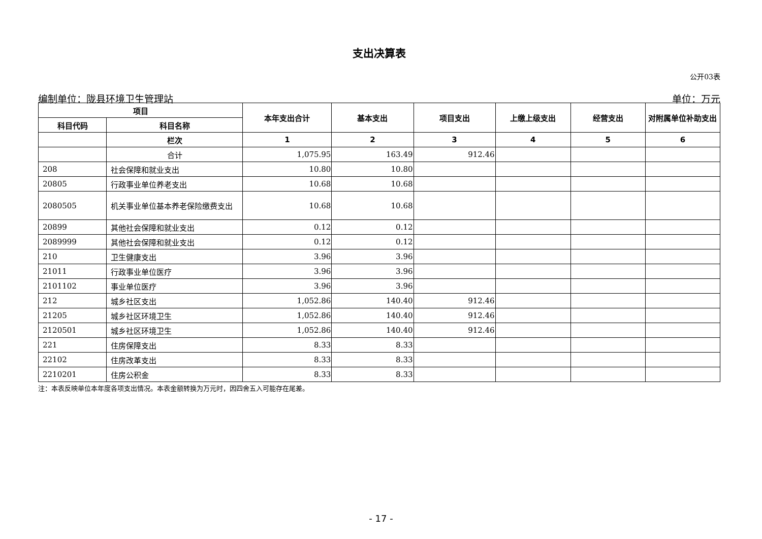支出决算表
公开03表
编制单位：陇县环境卫生管理站 单位：万元
| 项目 | | 本年支出合计 | 基本支出 | 项目支出 | 上缴上级支出 | 经营支出 | 对附属单位补助支出 |
| --- | --- | --- | --- | --- | --- | --- | --- |
| 科目代码 | 科目名称 | | | | | | |
| | 栏次 | 1 | 2 | 3 | 4 | 5 | 6 |
| | 合计 | 1,075.95 | 163.49 | 912.46 | | | |
| 208 | 社会保障和就业支出 | 10.80 | 10.80 | | | | |
| 20805 | 行政事业单位养老支出 | 10.68 | 10.68 | | | | |
| 2080505 | 机关事业单位基本养老保险缴费支出 | 10.68 | 10.68 | | | | |
| 20899 | 其他社会保障和就业支出 | 0.12 | 0.12 | | | | |
| 2089999 | 其他社会保障和就业支出 | 0.12 | 0.12 | | | | |
| 210 | 卫生健康支出 | 3.96 | 3.96 | | | | |
| 21011 | 行政事业单位医疗 | 3.96 | 3.96 | | | | |
| 2101102 | 事业单位医疗 | 3.96 | 3.96 | | | | |
| 212 | 城乡社区支出 | 1,052.86 | 140.40 | 912.46 | | | |
| 21205 | 城乡社区环境卫生 | 1,052.86 | 140.40 | 912.46 | | | |
| 2120501 | 城乡社区环境卫生 | 1,052.86 | 140.40 | 912.46 | | | |
| 221 | 住房保障支出 | 8.33 | 8.33 | | | | |
| 22102 | 住房改革支出 | 8.33 | 8.33 | | | | |
| 2210201 | 住房公积金 | 8.33 | 8.33 | | | | |
注：本表反映单位本年度各项支出情况。本表金额转换为万元时，因四舍五入可能存在尾差。
- 17 -